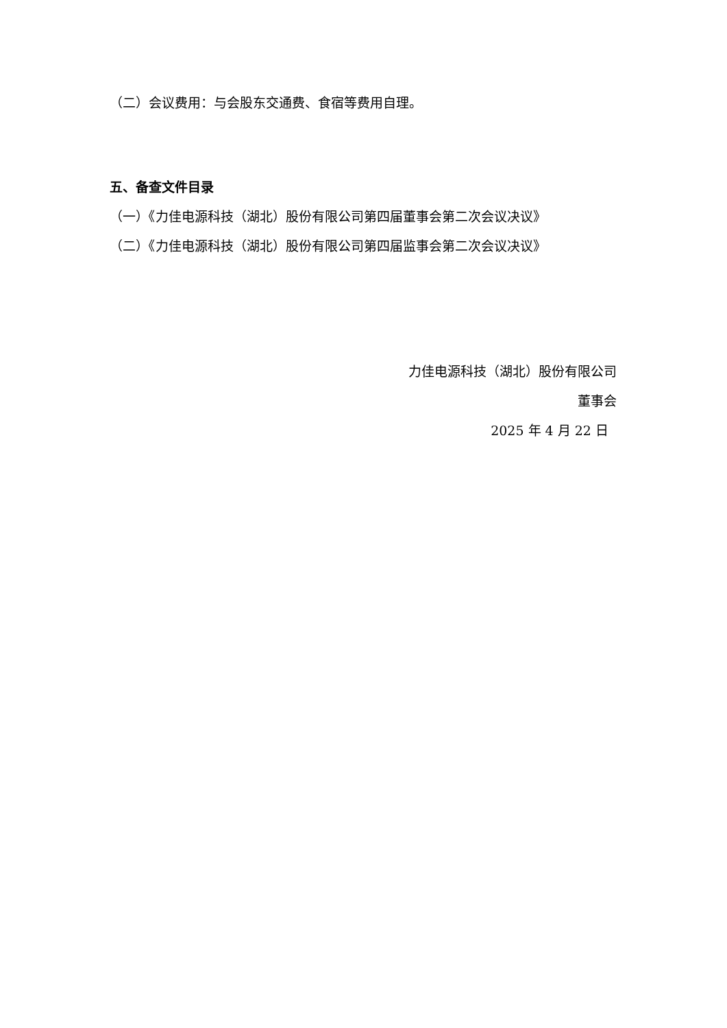（二）会议费用：与会股东交通费、食宿等费用自理。
五、备查文件目录
（一）《力佳电源科技（湖北）股份有限公司第四届董事会第二次会议决议》
（二）《力佳电源科技（湖北）股份有限公司第四届监事会第二次会议决议》
力佳电源科技（湖北）股份有限公司
董事会
2025 年 4 月 22 日